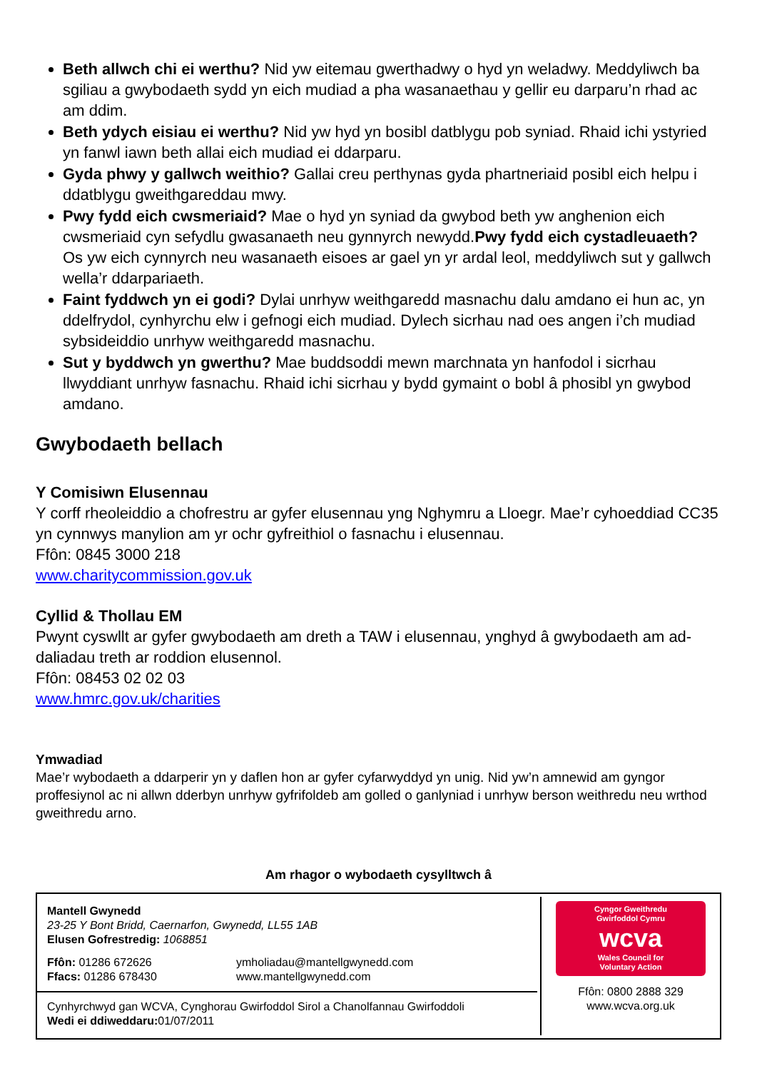Beth allwch chi ei werthu? Nid yw eitemau gwerthadwy o hyd yn weladwy. Meddyliwch ba sgiliau a gwybodaeth sydd yn eich mudiad a pha wasanaethau y gellir eu darparu’n rhad ac am ddim.
Beth ydych eisiau ei werthu? Nid yw hyd yn bosibl datblygu pob syniad. Rhaid ichi ystyried yn fanwl iawn beth allai eich mudiad ei ddarparu.
Gyda phwy y gallwch weithio? Gallai creu perthynas gyda phartneriaid posibl eich helpu i ddatblygu gweithgareddau mwy.
Pwy fydd eich cwsmeriaid? Mae o hyd yn syniad da gwybod beth yw anghenion eich cwsmeriaid cyn sefydlu gwasanaeth neu gynnyrch newydd.Pwy fydd eich cystadleuaeth? Os yw eich cynnyrch neu wasanaeth eisoes ar gael yn yr ardal leol, meddyliwch sut y gallwch wella’r ddarpariaeth.
Faint fyddwch yn ei godi? Dylai unrhyw weithgaredd masnachu dalu amdano ei hun ac, yn ddelfrydol, cynhyrchu elw i gefnogi eich mudiad. Dylech sicrhau nad oes angen i’ch mudiad sybsideiddio unrhyw weithgaredd masnachu.
Sut y byddwch yn gwerthu? Mae buddsoddi mewn marchnata yn hanfodol i sicrhau llwyddiant unrhyw fasnachu. Rhaid ichi sicrhau y bydd gymaint o bobl â phosibl yn gwybod amdano.
Gwybodaeth bellach
Y Comisiwn Elusennau
Y corff rheoleiddio a chofrestru ar gyfer elusennau yng Nghymru a Lloegr. Mae’r cyhoeddiad CC35 yn cynnwys manylion am yr ochr gyfreithiol o fasnachu i elusennau.
Ffôn: 0845 3000 218
www.charitycommission.gov.uk
Cyllid & Thollau EM
Pwynt cyswllt ar gyfer gwybodaeth am dreth a TAW i elusennau, ynghyd â gwybodaeth am ad-daliadau treth ar roddion elusennol.
Ffôn: 08453 02 02 03
www.hmrc.gov.uk/charities
Ymwadiad
Mae’r wybodaeth a ddarperir yn y daflen hon ar gyfer cyfarwyddyd yn unig. Nid yw’n amnewid am gyngor proffesiynol ac ni allwn dderbyn unrhyw gyfrifoldeb am golled o ganlyniad i unrhyw berson weithredu neu wrthod gweithredu arno.
Am rhagor o wybodaeth cysylltwch â
Mantell Gwynedd
23-25 Y Bont Bridd, Caernarfon, Gwynedd, LL55 1AB
Elusen Gofrestredig: 1068851
Ffôn: 01286 672626
Ffacs: 01286 678430
ymholiadau@mantellgwynedd.com
www.mantellgwynedd.com
Cynhyrchwyd gan WCVA, Cynghorau Gwirfoddol Sirol a Chanolfannau Gwirfoddoli
Wedi ei ddiweddaru: 01/07/2011
Cyngor Gweithredu
Gwirfoddol Cymru
wcva
Wales Council for
Voluntary Action
Ffôn: 0800 2888 329
www.wcva.org.uk